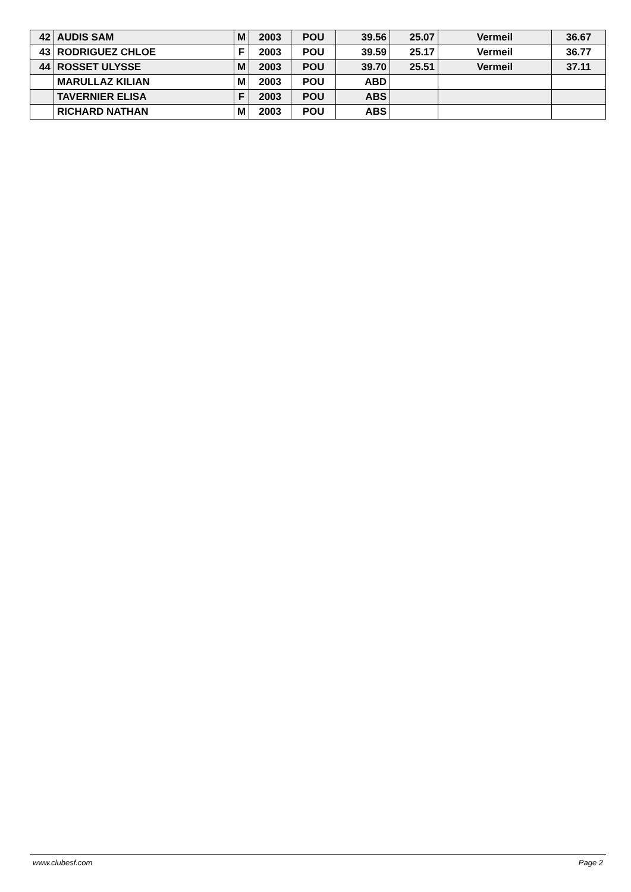| 42 | AUDIS SAM | M | 2003 | POU | 39.56 | 25.07 | Vermeil | 36.67 |
| 43 | RODRIGUEZ CHLOE | F | 2003 | POU | 39.59 | 25.17 | Vermeil | 36.77 |
| 44 | ROSSET ULYSSE | M | 2003 | POU | 39.70 | 25.51 | Vermeil | 37.11 |
| | MARULLAZ KILIAN | M | 2003 | POU | ABD | | | |
| | TAVERNIER ELISA | F | 2003 | POU | ABS | | | |
| | RICHARD NATHAN | M | 2003 | POU | ABS | | | |
www.clubesf.com Page 2